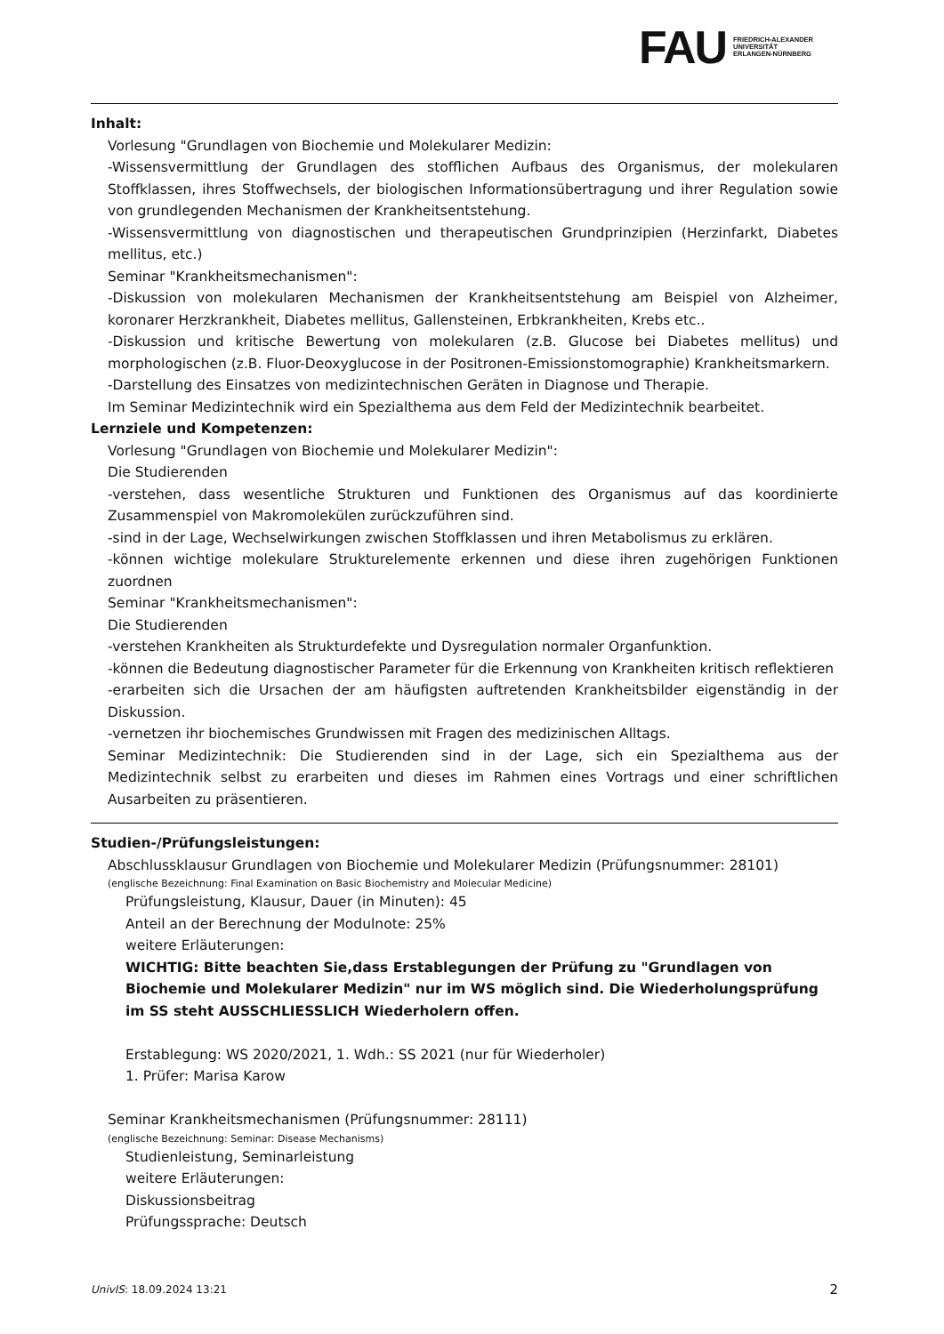FAU
FRIEDRICH-ALEXANDER
UNIVERSITÄT
ERLANGEN-NÜRNBERG
Inhalt:
Vorlesung "Grundlagen von Biochemie und Molekularer Medizin:
-Wissensvermittlung der Grundlagen des stofflichen Aufbaus des Organismus, der molekularen Stoffklassen, ihres Stoffwechsels, der biologischen Informationsübertragung und ihrer Regulation sowie von grundlegenden Mechanismen der Krankheitsentstehung.
-Wissensvermittlung von diagnostischen und therapeutischen Grundprinzipien (Herzinfarkt, Diabetes mellitus, etc.)
Seminar "Krankheitsmechanismen":
-Diskussion von molekularen Mechanismen der Krankheitsentstehung am Beispiel von Alzheimer, koronarer Herzkrankheit, Diabetes mellitus, Gallensteinen, Erbkrankheiten, Krebs etc..
-Diskussion und kritische Bewertung von molekularen (z.B. Glucose bei Diabetes mellitus) und morphologischen (z.B. Fluor-Deoxyglucose in der Positronen-Emissionstomographie) Krankheitsmarkern.
-Darstellung des Einsatzes von medizintechnischen Geräten in Diagnose und Therapie.
Im Seminar Medizintechnik wird ein Spezialthema aus dem Feld der Medizintechnik bearbeitet.
Lernziele und Kompetenzen:
Vorlesung "Grundlagen von Biochemie und Molekularer Medizin":
Die Studierenden
-verstehen, dass wesentliche Strukturen und Funktionen des Organismus auf das koordinierte Zusammenspiel von Makromolekülen zurückzuführen sind.
-sind in der Lage, Wechselwirkungen zwischen Stoffklassen und ihren Metabolismus zu erklären.
-können wichtige molekulare Strukturelemente erkennen und diese ihren zugehörigen Funktionen zuordnen
Seminar "Krankheitsmechanismen":
Die Studierenden
-verstehen Krankheiten als Strukturdefekte und Dysregulation normaler Organfunktion.
-können die Bedeutung diagnostischer Parameter für die Erkennung von Krankheiten kritisch reflektieren
-erarbeiten sich die Ursachen der am häufigsten auftretenden Krankheitsbilder eigenständig in der Diskussion.
-vernetzen ihr biochemisches Grundwissen mit Fragen des medizinischen Alltags.
Seminar Medizintechnik: Die Studierenden sind in der Lage, sich ein Spezialthema aus der Medizintechnik selbst zu erarbeiten und dieses im Rahmen eines Vortrags und einer schriftlichen Ausarbeiten zu präsentieren.
Studien-/Prüfungsleistungen:
Abschlussklausur Grundlagen von Biochemie und Molekularer Medizin (Prüfungsnummer: 28101)
(englische Bezeichnung: Final Examination on Basic Biochemistry and Molecular Medicine)
Prüfungsleistung, Klausur, Dauer (in Minuten): 45
Anteil an der Berechnung der Modulnote: 25%
weitere Erläuterungen:
WICHTIG: Bitte beachten Sie,dass Erstablegungen der Prüfung zu "Grundlagen von Biochemie und Molekularer Medizin" nur im WS möglich sind. Die Wiederholungsprüfung im SS steht AUSSCHLIESSLICH Wiederholern offen.
Erstablegung: WS 2020/2021, 1. Wdh.: SS 2021 (nur für Wiederholer)
1. Prüfer: Marisa Karow
Seminar Krankheitsmechanismen (Prüfungsnummer: 28111)
(englische Bezeichnung: Seminar: Disease Mechanisms)
Studienleistung, Seminarleistung
weitere Erläuterungen:
Diskussionsbeitrag
Prüfungssprache: Deutsch
UnivIS: 18.09.2024 13:21 2